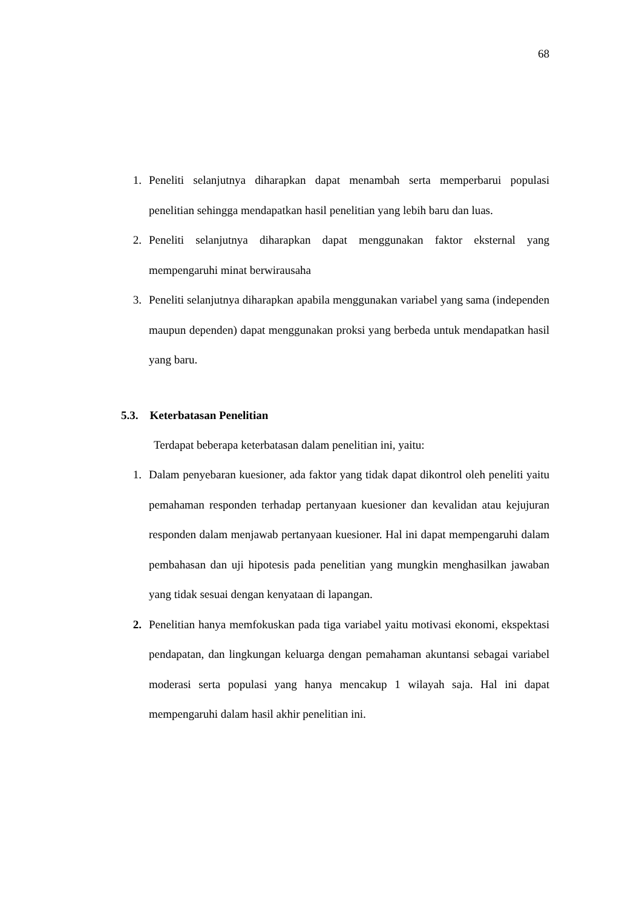68
1. Peneliti selanjutnya diharapkan dapat menambah serta memperbarui populasi penelitian sehingga mendapatkan hasil penelitian yang lebih baru dan luas.
2. Peneliti selanjutnya diharapkan dapat menggunakan faktor eksternal yang mempengaruhi minat berwirausaha
3. Peneliti selanjutnya diharapkan apabila menggunakan variabel yang sama (independen maupun dependen) dapat menggunakan proksi yang berbeda untuk mendapatkan hasil yang baru.
5.3. Keterbatasan Penelitian
Terdapat beberapa keterbatasan dalam penelitian ini, yaitu:
1. Dalam penyebaran kuesioner, ada faktor yang tidak dapat dikontrol oleh peneliti yaitu pemahaman responden terhadap pertanyaan kuesioner dan kevalidan atau kejujuran responden dalam menjawab pertanyaan kuesioner. Hal ini dapat mempengaruhi dalam pembahasan dan uji hipotesis pada penelitian yang mungkin menghasilkan jawaban yang tidak sesuai dengan kenyataan di lapangan.
2. Penelitian hanya memfokuskan pada tiga variabel yaitu motivasi ekonomi, ekspektasi pendapatan, dan lingkungan keluarga dengan pemahaman akuntansi sebagai variabel moderasi serta populasi yang hanya mencakup 1 wilayah saja. Hal ini dapat mempengaruhi dalam hasil akhir penelitian ini.